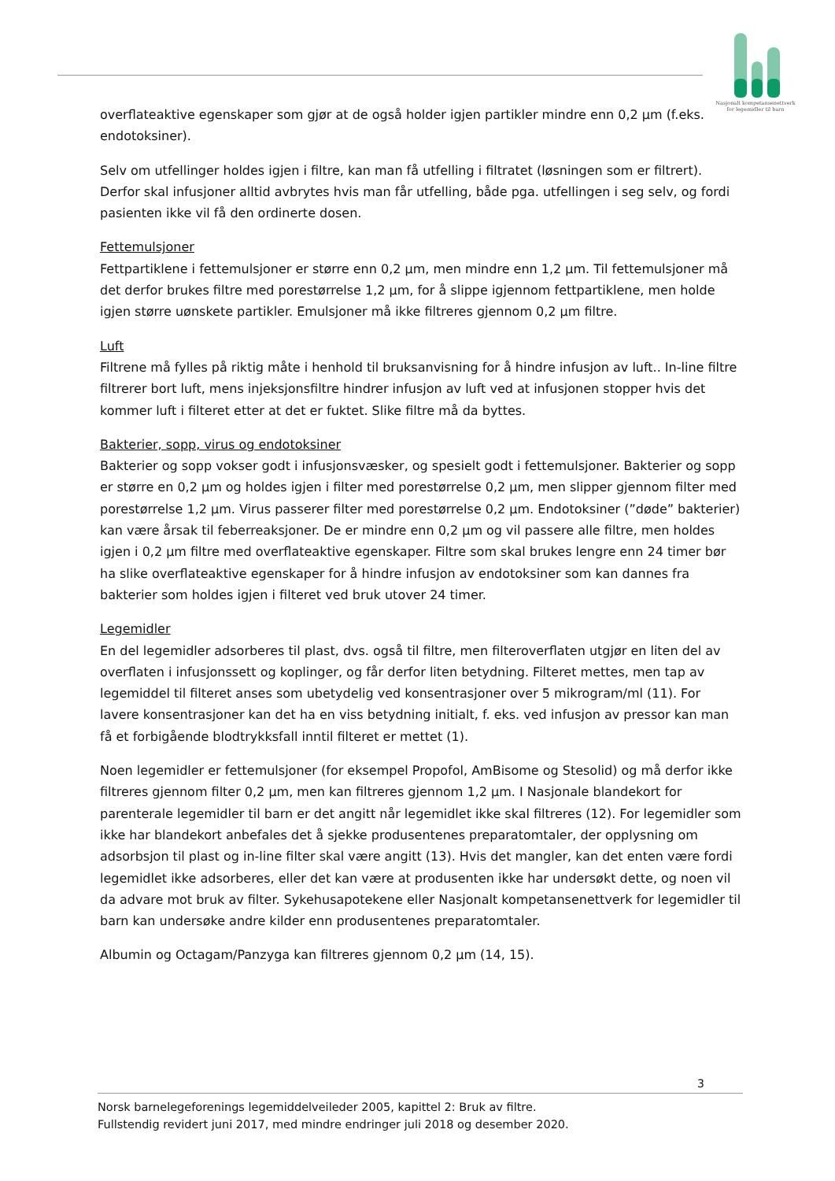Nasjonalt kompetansenettverk
for legemidler til barn
overflateaktive egenskaper som gjør at de også holder igjen partikler mindre enn 0,2 µm (f.eks. endotoksiner).
Selv om utfellinger holdes igjen i filtre, kan man få utfelling i filtratet (løsningen som er filtrert). Derfor skal infusjoner alltid avbrytes hvis man får utfelling, både pga. utfellingen i seg selv, og fordi pasienten ikke vil få den ordinerte dosen.
Fettemulsjoner
Fettpartiklene i fettemulsjoner er større enn 0,2 µm, men mindre enn 1,2 µm. Til fettemulsjoner må det derfor brukes filtre med porestørrelse 1,2 µm, for å slippe igjennom fettpartiklene, men holde igjen større uønskete partikler. Emulsjoner må ikke filtreres gjennom 0,2 µm filtre.
Luft
Filtrene må fylles på riktig måte i henhold til bruksanvisning for å hindre infusjon av luft.. In-line filtre filtrerer bort luft, mens injeksjonsfiltre hindrer infusjon av luft ved at infusjonen stopper hvis det kommer luft i filteret etter at det er fuktet. Slike filtre må da byttes.
Bakterier, sopp, virus og endotoksiner
Bakterier og sopp vokser godt i infusjonsvæsker, og spesielt godt i fettemulsjoner. Bakterier og sopp er større en 0,2 µm og holdes igjen i filter med porestørrelse 0,2 µm, men slipper gjennom filter med porestørrelse 1,2 µm. Virus passerer filter med porestørrelse 0,2 µm. Endotoksiner (”døde” bakterier) kan være årsak til feberreaksjoner. De er mindre enn 0,2 µm og vil passere alle filtre, men holdes igjen i 0,2 µm filtre med overflateaktive egenskaper. Filtre som skal brukes lengre enn 24 timer bør ha slike overflateaktive egenskaper for å hindre infusjon av endotoksiner som kan dannes fra bakterier som holdes igjen i filteret ved bruk utover 24 timer.
Legemidler
En del legemidler adsorberes til plast, dvs. også til filtre, men filteroverflaten utgjør en liten del av overflaten i infusjonssett og koplinger, og får derfor liten betydning. Filteret mettes, men tap av legemiddel til filteret anses som ubetydelig ved konsentrasjoner over 5 mikrogram/ml (11). For lavere konsentrasjoner kan det ha en viss betydning initialt, f. eks. ved infusjon av pressor kan man få et forbigående blodtrykksfall inntil filteret er mettet (1).
Noen legemidler er fettemulsjoner (for eksempel Propofol, AmBisome og Stesolid) og må derfor ikke filtreres gjennom filter 0,2 µm, men kan filtreres gjennom 1,2 µm. I Nasjonale blandekort for parenterale legemidler til barn er det angitt når legemidlet ikke skal filtreres (12). For legemidler som ikke har blandekort anbefales det å sjekke produsentenes preparatomtaler, der opplysning om adsorbsjon til plast og in-line filter skal være angitt (13). Hvis det mangler, kan det enten være fordi legemidlet ikke adsorberes, eller det kan være at produsenten ikke har undersøkt dette, og noen vil da advare mot bruk av filter. Sykehusapotekene eller Nasjonalt kompetansenettverk for legemidler til barn kan undersøke andre kilder enn produsentenes preparatomtaler.
Albumin og Octagam/Panzyga kan filtreres gjennom 0,2 µm (14, 15).
3
Norsk barnelegeforenings legemiddelveileder 2005, kapittel 2: Bruk av filtre.
Fullstendig revidert juni 2017, med mindre endringer juli 2018 og desember 2020.